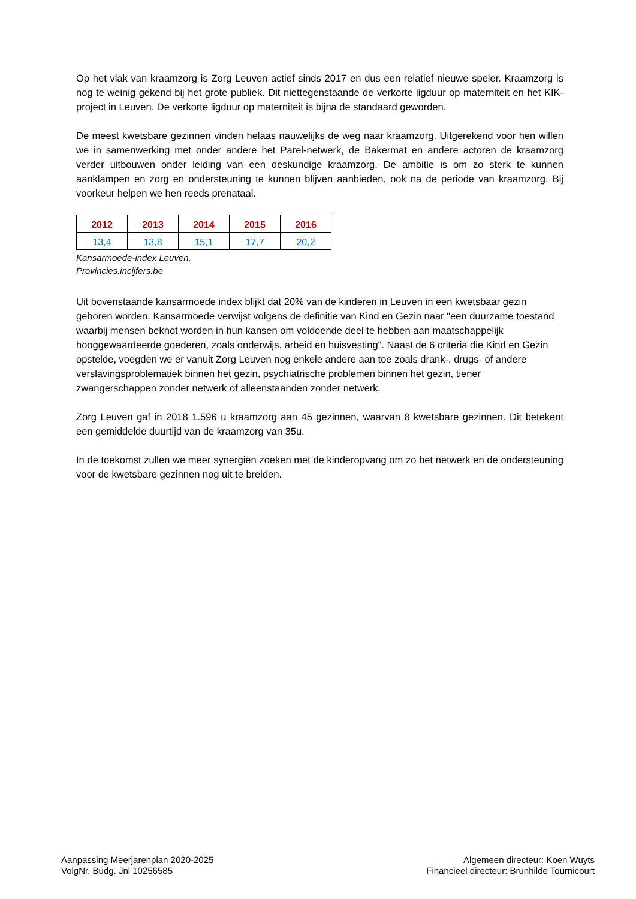Op het vlak van kraamzorg is Zorg Leuven actief sinds 2017 en dus een relatief nieuwe speler. Kraamzorg is nog te weinig gekend bij het grote publiek. Dit niettegenstaande de verkorte ligduur op materniteit en het KIK-project in Leuven. De verkorte ligduur op materniteit is bijna de standaard geworden.
De meest kwetsbare gezinnen vinden helaas nauwelijks de weg naar kraamzorg. Uitgerekend voor hen willen we in samenwerking met onder andere het Parel-netwerk, de Bakermat en andere actoren de kraamzorg verder uitbouwen onder leiding van een deskundige kraamzorg. De ambitie is om zo sterk te kunnen aanklampen en zorg en ondersteuning te kunnen blijven aanbieden, ook na de periode van kraamzorg. Bij voorkeur helpen we hen reeds prenataal.
| 2012 | 2013 | 2014 | 2015 | 2016 |
| --- | --- | --- | --- | --- |
| 13,4 | 13,8 | 15,1 | 17,7 | 20,2 |
Kansarmoede-index Leuven,
Provincies.incijfers.be
Uit bovenstaande kansarmoede index blijkt dat 20% van de kinderen in Leuven in een kwetsbaar gezin geboren worden. Kansarmoede verwijst volgens de definitie van Kind en Gezin naar "een duurzame toestand waarbij mensen beknot worden in hun kansen om voldoende deel te hebben aan maatschappelijk hooggewaardeerde goederen, zoals onderwijs, arbeid en huisvesting". Naast de 6 criteria die Kind en Gezin opstelde, voegden we er vanuit Zorg Leuven nog enkele andere aan toe zoals drank-, drugs- of andere verslavingsproblematiek binnen het gezin, psychiatrische problemen binnen het gezin, tiener zwangerschappen zonder netwerk of alleenstaanden zonder netwerk.
Zorg Leuven gaf in 2018 1.596 u kraamzorg aan 45 gezinnen, waarvan 8 kwetsbare gezinnen. Dit betekent een gemiddelde duurtijd van de kraamzorg van 35u.
In de toekomst zullen we meer synergiën zoeken met de kinderopvang om zo het netwerk en de ondersteuning voor de kwetsbare gezinnen nog uit te breiden.
Aanpassing Meerjarenplan 2020-2025
VolgNr. Budg. Jnl 10256585
Algemeen directeur: Koen Wuyts
Financieel directeur: Brunhilde Tournicourt